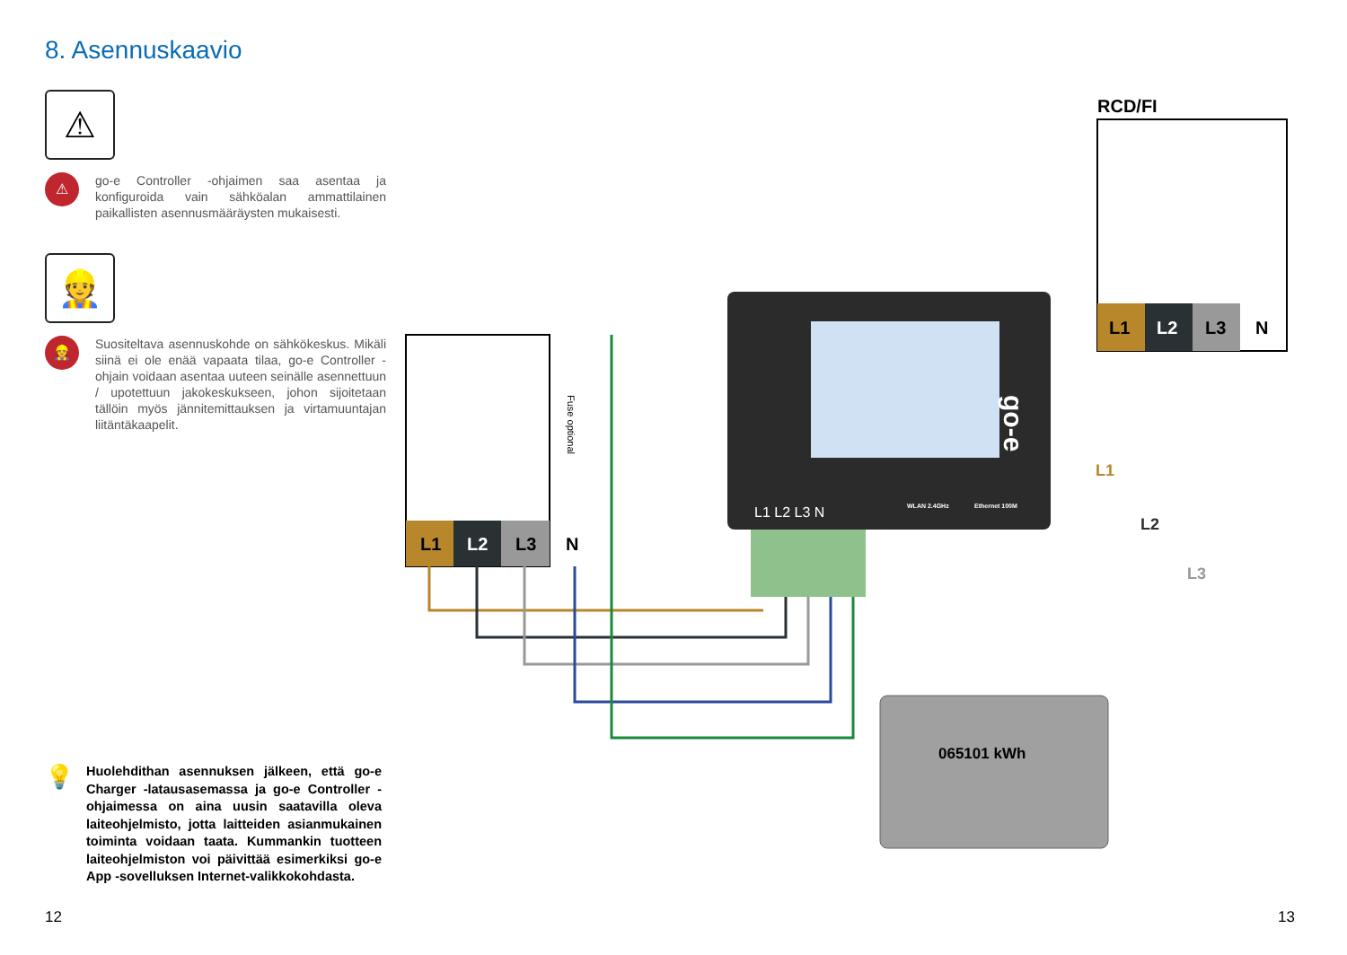8. Asennuskaavio
⚠
⚠
go-e Controller -ohjaimen saa asentaa ja konfiguroida vain sähköalan ammattilainen paikallisten asennusmääräysten mukaisesti.
👷
👷
Suositeltava asennuskohde on sähkökeskus. Mikäli siinä ei ole enää vapaata tilaa, go-e Controller -ohjain voidaan asentaa uuteen seinälle asennettuun / upotettuun jakokeskukseen, johon sijoitetaan tällöin myös jännitemittauksen ja virtamuuntajan liitäntäkaapelit.
💡
Huolehdithan asennuksen jälkeen, että go-e Charger -latausasemassa ja go-e Controller -ohjaimessa on aina uusin saatavilla oleva laiteohjelmisto, jotta laitteiden asianmukainen toiminta voidaan taata. Kummankin tuotteen laiteohjelmiston voi päivittää esimerkiksi go-e App -sovelluksen Internet-valikkokohdasta.
L1
L2
L3
N
Fuse optional
go-e
L1 L2 L3 N
WLAN 2.4GHz
Ethernet 100M
RCD/FI
L1
L2
L3
N
065101 kWh
L1
L2
L3
12 13